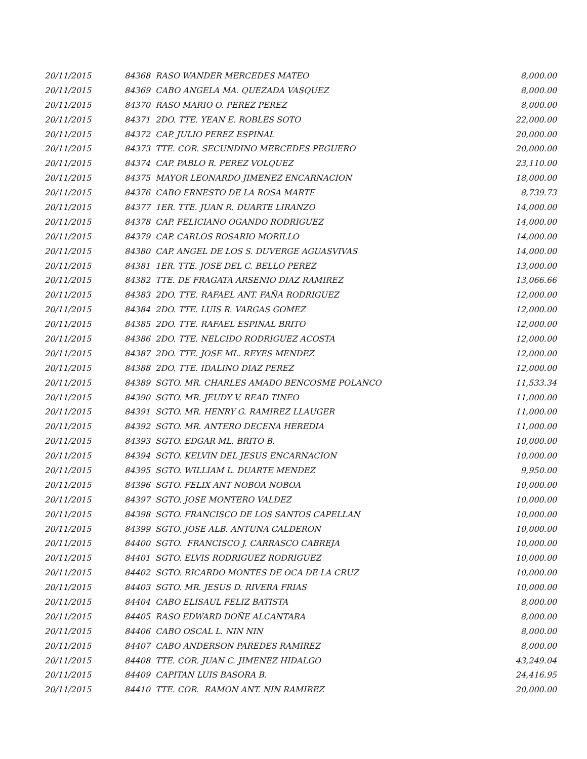| 20/11/2015 | 84368 RASO WANDER MERCEDES MATEO | 8,000.00 |
| 20/11/2015 | 84369 CABO ANGELA MA. QUEZADA VASQUEZ | 8,000.00 |
| 20/11/2015 | 84370 RASO MARIO O. PEREZ PEREZ | 8,000.00 |
| 20/11/2015 | 84371 2DO. TTE. YEAN E. ROBLES SOTO | 22,000.00 |
| 20/11/2015 | 84372 CAP. JULIO PEREZ ESPINAL | 20,000.00 |
| 20/11/2015 | 84373 TTE. COR. SECUNDINO MERCEDES PEGUERO | 20,000.00 |
| 20/11/2015 | 84374 CAP. PABLO R. PEREZ VOLQUEZ | 23,110.00 |
| 20/11/2015 | 84375 MAYOR LEONARDO JIMENEZ ENCARNACION | 18,000.00 |
| 20/11/2015 | 84376 CABO ERNESTO DE LA ROSA MARTE | 8,739.73 |
| 20/11/2015 | 84377 1ER. TTE. JUAN R. DUARTE LIRANZO | 14,000.00 |
| 20/11/2015 | 84378 CAP. FELICIANO OGANDO RODRIGUEZ | 14,000.00 |
| 20/11/2015 | 84379 CAP. CARLOS ROSARIO MORILLO | 14,000.00 |
| 20/11/2015 | 84380 CAP. ANGEL DE LOS S. DUVERGE AGUASVIVAS | 14,000.00 |
| 20/11/2015 | 84381 1ER. TTE. JOSE DEL C. BELLO PEREZ | 13,000.00 |
| 20/11/2015 | 84382 TTE. DE FRAGATA ARSENIO DIAZ RAMIREZ | 13,066.66 |
| 20/11/2015 | 84383 2DO. TTE. RAFAEL ANT. FAÑA RODRIGUEZ | 12,000.00 |
| 20/11/2015 | 84384 2DO. TTE. LUIS R. VARGAS GOMEZ | 12,000.00 |
| 20/11/2015 | 84385 2DO. TTE. RAFAEL ESPINAL BRITO | 12,000.00 |
| 20/11/2015 | 84386 2DO. TTE. NELCIDO RODRIGUEZ ACOSTA | 12,000.00 |
| 20/11/2015 | 84387 2DO. TTE. JOSE ML. REYES MENDEZ | 12,000.00 |
| 20/11/2015 | 84388 2DO. TTE. IDALINO DIAZ PEREZ | 12,000.00 |
| 20/11/2015 | 84389 SGTO. MR. CHARLES AMADO BENCOSME POLANCO | 11,533.34 |
| 20/11/2015 | 84390 SGTO. MR. JEUDY V. READ TINEO | 11,000.00 |
| 20/11/2015 | 84391 SGTO. MR. HENRY G. RAMIREZ LLAUGER | 11,000.00 |
| 20/11/2015 | 84392 SGTO. MR. ANTERO DECENA HEREDIA | 11,000.00 |
| 20/11/2015 | 84393 SGTO. EDGAR ML. BRITO B. | 10,000.00 |
| 20/11/2015 | 84394 SGTO. KELVIN DEL JESUS ENCARNACION | 10,000.00 |
| 20/11/2015 | 84395 SGTO. WILLIAM L. DUARTE MENDEZ | 9,950.00 |
| 20/11/2015 | 84396 SGTO. FELIX ANT NOBOA NOBOA | 10,000.00 |
| 20/11/2015 | 84397 SGTO. JOSE MONTERO VALDEZ | 10,000.00 |
| 20/11/2015 | 84398 SGTO. FRANCISCO DE LOS SANTOS CAPELLAN | 10,000.00 |
| 20/11/2015 | 84399 SGTO. JOSE ALB. ANTUNA CALDERON | 10,000.00 |
| 20/11/2015 | 84400 SGTO. FRANCISCO J. CARRASCO CABREJA | 10,000.00 |
| 20/11/2015 | 84401 SGTO. ELVIS RODRIGUEZ RODRIGUEZ | 10,000.00 |
| 20/11/2015 | 84402 SGTO. RICARDO MONTES DE OCA DE LA CRUZ | 10,000.00 |
| 20/11/2015 | 84403 SGTO. MR. JESUS D. RIVERA FRIAS | 10,000.00 |
| 20/11/2015 | 84404 CABO ELISAUL FELIZ BATISTA | 8,000.00 |
| 20/11/2015 | 84405 RASO EDWARD DOÑE ALCANTARA | 8,000.00 |
| 20/11/2015 | 84406 CABO OSCAL L. NIN NIN | 8,000.00 |
| 20/11/2015 | 84407 CABO ANDERSON PAREDES RAMIREZ | 8,000.00 |
| 20/11/2015 | 84408 TTE. COR. JUAN C. JIMENEZ HIDALGO | 43,249.04 |
| 20/11/2015 | 84409 CAPITAN LUIS BASORA B. | 24,416.95 |
| 20/11/2015 | 84410 TTE. COR. RAMON ANT. NIN RAMIREZ | 20,000.00 |